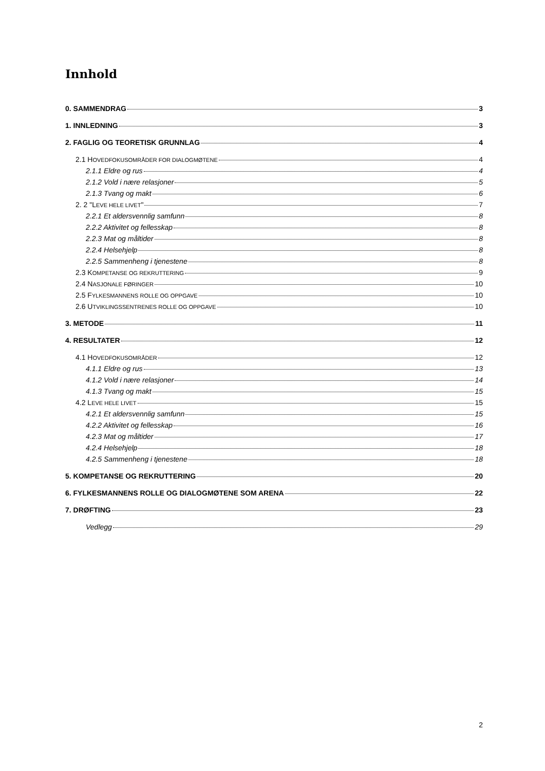Innhold
0. SAMMENDRAG 3
1. INNLEDNING 3
2. FAGLIG OG TEORETISK GRUNNLAG 4
2.1 HOVEDFOKUSOMRÅDER FOR DIALOGMØTENE 4
2.1.1 Eldre og rus 4
2.1.2 Vold i nære relasjoner 5
2.1.3 Tvang og makt 6
2. 2 "LEVE HELE LIVET" 7
2.2.1 Et aldersvennlig samfunn 8
2.2.2 Aktivitet og fellesskap 8
2.2.3 Mat og måltider 8
2.2.4 Helsehjelp 8
2.2.5 Sammenheng i tjenestene 8
2.3 KOMPETANSE OG REKRUTTERING 9
2.4 NASJONALE FØRINGER 10
2.5 FYLKESMANNENS ROLLE OG OPPGAVE 10
2.6 UTVIKLINGSSENTRENES ROLLE OG OPPGAVE 10
3. METODE 11
4. RESULTATER 12
4.1 HOVEDFOKUSOMRÅDER 12
4.1.1 Eldre og rus 13
4.1.2 Vold i nære relasjoner 14
4.1.3 Tvang og makt 15
4.2 LEVE HELE LIVET 15
4.2.1 Et aldersvennlig samfunn 15
4.2.2 Aktivitet og fellesskap 16
4.2.3 Mat og måltider 17
4.2.4 Helsehjelp 18
4.2.5 Sammenheng i tjenestene 18
5. KOMPETANSE OG REKRUTTERING 20
6. FYLKESMANNENS ROLLE OG DIALOGMØTENE SOM ARENA 22
7. DRØFTING 23
Vedlegg 29
2